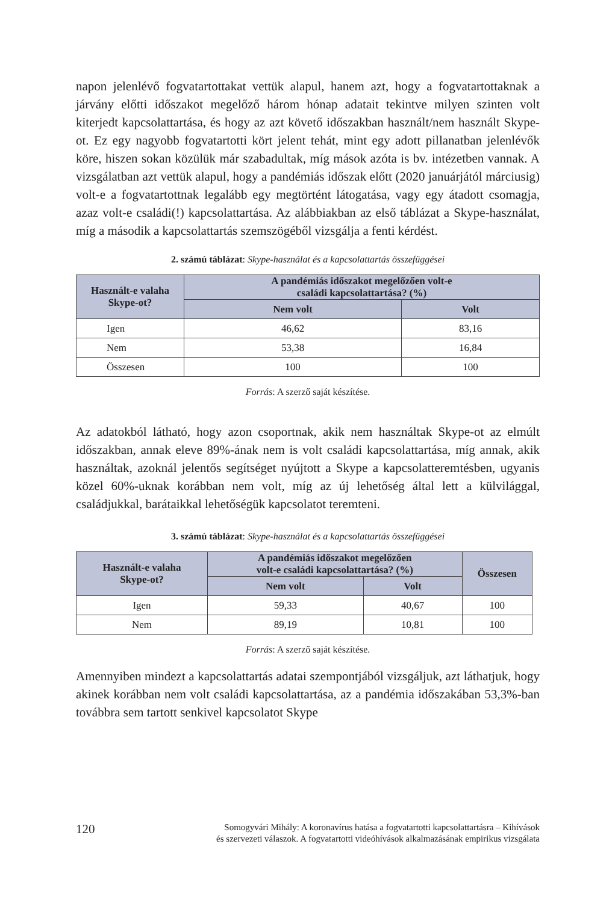napon jelenlévő fogvatartottakat vettük alapul, hanem azt, hogy a fogvatartottaknak a járvány előtti időszakot megelőző három hónap adatait tekintve milyen szinten volt kiterjedt kapcsolattartása, és hogy az azt követő időszakban használt/nem használt Skype-ot. Ez egy nagyobb fogvatartotti kört jelent tehát, mint egy adott pillanatban jelenlévők köre, hiszen sokan közülük már szabadultak, míg mások azóta is bv. intézetben vannak. A vizsgálatban azt vettük alapul, hogy a pandémiás időszak előtt (2020 januárjától márciusig) volt-e a fogvatartottnak legalább egy megtörtént látogatása, vagy egy átadott csomagja, azaz volt-e családi(!) kapcsolattartása. Az alábbiakban az első táblázat a Skype-használat, míg a második a kapcsolattartás szemszögéből vizsgálja a fenti kérdést.
2. számú táblázat: Skype-használat és a kapcsolattartás összefüggései
| Használt-e valaha Skype-ot? | A pandémiás időszakot megelőzően volt-e családi kapcsolattartása? (%) | |
| --- | --- | --- |
| | Nem volt | Volt |
| Igen | 46,62 | 83,16 |
| Nem | 53,38 | 16,84 |
| Összesen | 100 | 100 |
Forrás: A szerző saját készítése.
Az adatokból látható, hogy azon csoportnak, akik nem használtak Skype-ot az elmúlt időszakban, annak eleve 89%-ának nem is volt családi kapcsolattartása, míg annak, akik használtak, azoknál jelentős segítséget nyújtott a Skype a kapcsolatteremtésben, ugyanis közel 60%-uknak korábban nem volt, míg az új lehetőség által lett a külvilággal, családjukkal, barátaikkal lehetőségük kapcsolatot teremteni.
3. számú táblázat: Skype-használat és a kapcsolattartás összefüggései
| Használt-e valaha Skype-ot? | A pandémiás időszakot megelőzően volt-e családi kapcsolattartása? (%) | | Összesen |
| --- | --- | --- | --- |
| | Nem volt | Volt | |
| Igen | 59,33 | 40,67 | 100 |
| Nem | 89,19 | 10,81 | 100 |
Forrás: A szerző saját készítése.
Amennyiben mindezt a kapcsolattartás adatai szempontjából vizsgáljuk, azt láthatjuk, hogy akinek korábban nem volt családi kapcsolattartása, az a pandémia időszakában 53,3%-ban továbbra sem tartott senkivel kapcsolatot Skype
120 Somogyvári Mihály: A koronavírus hatása a fogvatartotti kapcsolattartásra – Kihívások
és szervezeti válaszok. A fogvatartotti videóhívások alkalmazásának empirikus vizsgálata